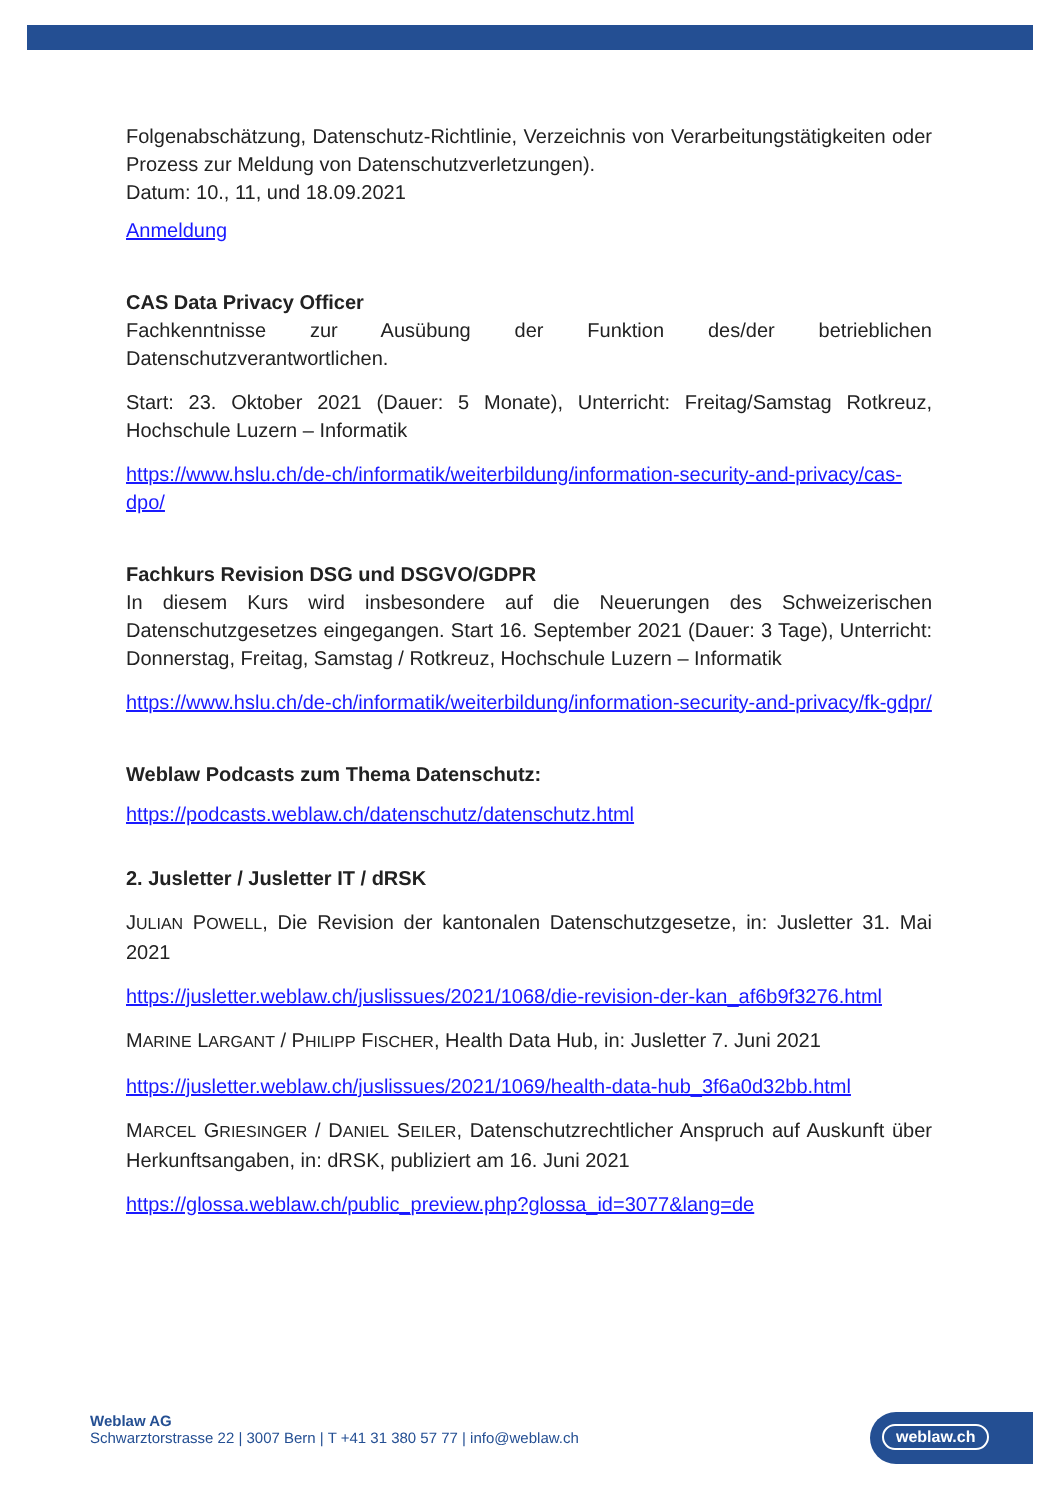Folgenabschätzung, Datenschutz-Richtlinie, Verzeichnis von Verarbeitungstätigkeiten oder Prozess zur Meldung von Datenschutzverletzungen).
Datum: 10., 11, und 18.09.2021
Anmeldung
CAS Data Privacy Officer
Fachkenntnisse zur Ausübung der Funktion des/der betrieblichen Datenschutzverantwortlichen.
Start: 23. Oktober 2021 (Dauer: 5 Monate), Unterricht: Freitag/Samstag Rotkreuz, Hochschule Luzern – Informatik
https://www.hslu.ch/de-ch/informatik/weiterbildung/information-security-and-privacy/cas-dpo/
Fachkurs Revision DSG und DSGVO/GDPR
In diesem Kurs wird insbesondere auf die Neuerungen des Schweizerischen Datenschutzgesetzes eingegangen. Start 16. September 2021 (Dauer: 3 Tage), Unterricht: Donnerstag, Freitag, Samstag / Rotkreuz, Hochschule Luzern – Informatik
https://www.hslu.ch/de-ch/informatik/weiterbildung/information-security-and-privacy/fk-gdpr/
Weblaw Podcasts zum Thema Datenschutz:
https://podcasts.weblaw.ch/datenschutz/datenschutz.html
2. Jusletter / Jusletter IT / dRSK
JULIAN POWELL, Die Revision der kantonalen Datenschutzgesetze, in: Jusletter 31. Mai 2021
https://jusletter.weblaw.ch/juslissues/2021/1068/die-revision-der-kan_af6b9f3276.html
MARINE LARGANT / PHILIPP FISCHER, Health Data Hub, in: Jusletter 7. Juni 2021
https://jusletter.weblaw.ch/juslissues/2021/1069/health-data-hub_3f6a0d32bb.html
MARCEL GRIESINGER / DANIEL SEILER, Datenschutzrechtlicher Anspruch auf Auskunft über Herkunftsangaben, in: dRSK, publiziert am 16. Juni 2021
https://glossa.weblaw.ch/public_preview.php?glossa_id=3077&lang=de
Weblaw AG
Schwarztorstrasse 22 | 3007 Bern | T +41 31 380 57 77 | info@weblaw.ch
weblaw.ch